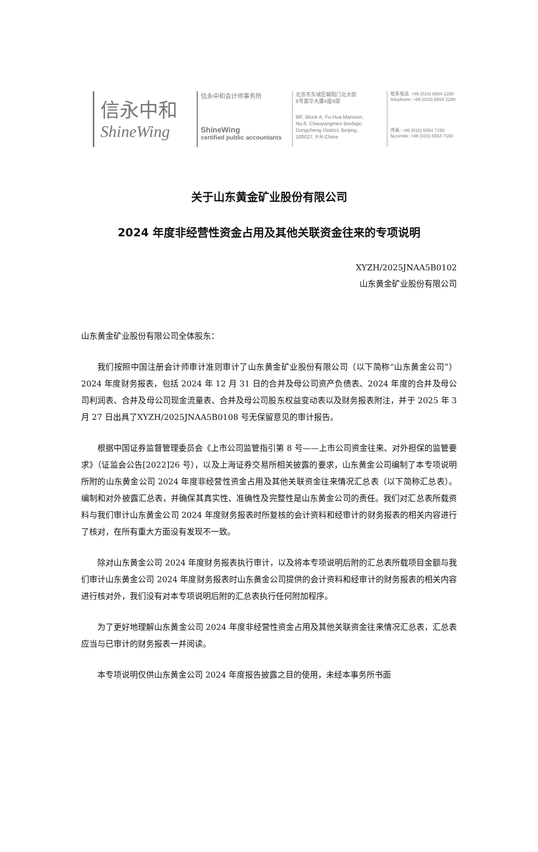信永中和
ShineWing
信永中和会计师事务所
ShineWing
certified public accountants
北京市东城区朝阳门北大街
8号富华大厦A座9层
9/F, Block A, Fu Hua Mansion,
No.8, Chaoyangmen Beidajie,
Dongcheng District, Beijing,
100027, P.R.China
联系电话: +86 (010) 6554 2288
telephone: +86 (010) 6554 2288
传真: +86 (010) 6554 7190
facsimile: +86 (010) 6554 7190
关于山东黄金矿业股份有限公司
2024 年度非经营性资金占用及其他关联资金往来的专项说明
XYZH/2025JNAA5B0102
山东黄金矿业股份有限公司
山东黄金矿业股份有限公司全体股东：
我们按照中国注册会计师审计准则审计了山东黄金矿业股份有限公司（以下简称“山东黄金公司”）2024 年度财务报表，包括 2024 年 12 月 31 日的合并及母公司资产负债表、2024 年度的合并及母公司利润表、合并及母公司现金流量表、合并及母公司股东权益变动表以及财务报表附注，并于 2025 年 3 月 27 日出具了XYZH/2025JNAA5B0108 号无保留意见的审计报告。
根据中国证券监督管理委员会《上市公司监管指引第 8 号——上市公司资金往来、对外担保的监管要求》（证监会公告[2022]26 号），以及上海证券交易所相关披露的要求，山东黄金公司编制了本专项说明所附的山东黄金公司 2024 年度非经营性资金占用及其他关联资金往来情况汇总表（以下简称汇总表）。编制和对外披露汇总表，并确保其真实性、准确性及完整性是山东黄金公司的责任。我们对汇总表所载资料与我们审计山东黄金公司 2024 年度财务报表时所复核的会计资料和经审计的财务报表的相关内容进行了核对，在所有重大方面没有发现不一致。
除对山东黄金公司 2024 年度财务报表执行审计，以及将本专项说明后附的汇总表所载项目金额与我们审计山东黄金公司 2024 年度财务报表时山东黄金公司提供的会计资料和经审计的财务报表的相关内容进行核对外，我们没有对本专项说明后附的汇总表执行任何附加程序。
为了更好地理解山东黄金公司 2024 年度非经营性资金占用及其他关联资金往来情况汇总表，汇总表应当与已审计的财务报表一并阅读。
本专项说明仅供山东黄金公司 2024 年度报告披露之目的使用，未经本事务所书面